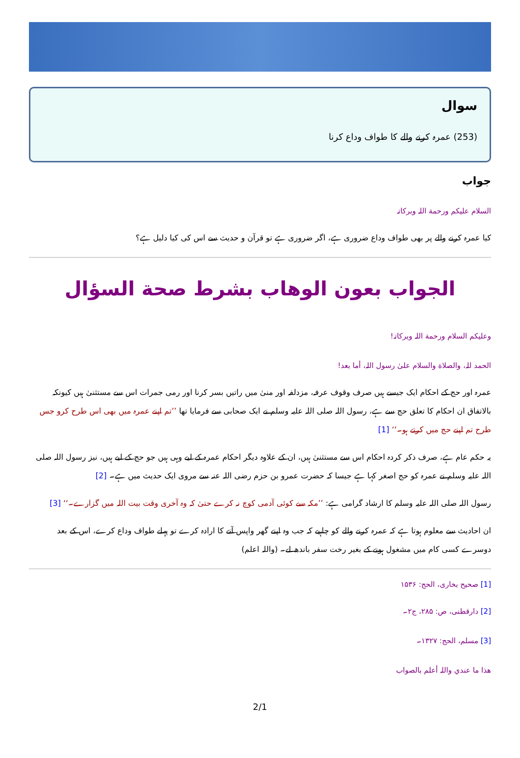سوال
(253) عمرہ کرنے والے کا طواف وداع کرنا
جواب
السلام علیکم ورحمة اللہ وبرکاتہ
کیا عمرہ کرنے والے پر بھی طواف وداع ضروری ہے، اگر ضروری ہے تو قرآن و حدیث سے اس کی کیا دلیل ہے؟
الجواب بعون الوهاب بشرط صحة السؤال
وعلیکم السلام ورحمة اللہ وبرکاتہ!
الحمد للہ، والصلاة والسلام علیٰ رسول اللہ، أما بعد!
عمرہ اور حج کے احکام ایک جیسے ہیں صرف وقوف عرفہ، مزدلفہ اور منیٰ میں راتیں بسر کرنا اور رمی جمرات اس سے مستثنیٰ ہیں کیونکہ بالاتفاق ان احکام کا تعلق حج سے ہے، رسول اللہ صلی اللہ علیہ وسلم نے ایک صحابی سے فرمایا تھا ’’تم اپنے عمرہ میں بھی اس طرح کرو جس طرح تم اپنے حج میں کرتے ہو۔‘‘ [1]
یہ حکم عام ہے، صرف ذکر کردہ احکام اس سے مستثنیٰ ہیں، ان کے علاوہ دیگر احکام عمرہ کے لیے وہی ہیں جو حج کے لیے ہیں، نیز رسول اللہ صلی اللہ علیہ وسلم نے عمرہ کو حج اصغر کہا ہے جیسا کہ حضرت عمرو بن حزم رضی اللہ عنہ سے مروی ایک حدیث میں ہے۔ [2]
رسول اللہ صلی اللہ علیہ وسلم کا ارشاد گرامی ہے: ’’مکہ سے کوئی آدمی کوچ نہ کرے حتیٰ کہ وہ آخری وقت بیت اللہ میں گزارے۔‘‘ [3]
ان احادیث سے معلوم ہوتا ہے کہ عمرہ کرنے والے کو چاہیے کہ جب وہ اپنے گھر واپس آنے کا ارادہ کرے تو پہلے طواف وداع کرے، اس کے بعد دوسرے کسی کام میں مشغول ہونے کے بغیر رخت سفر باندھ لے۔ (واللہ اعلم)
[1] صحیح بخاری، الحج: ۱۵۳۶
[2] دارقطنی، ص: ۲۸۵، ج۲۔
[3] مسلم، الحج: ۱۳۲۷۔
هذا ما عندي واللہ أعلم بالصواب
2/1